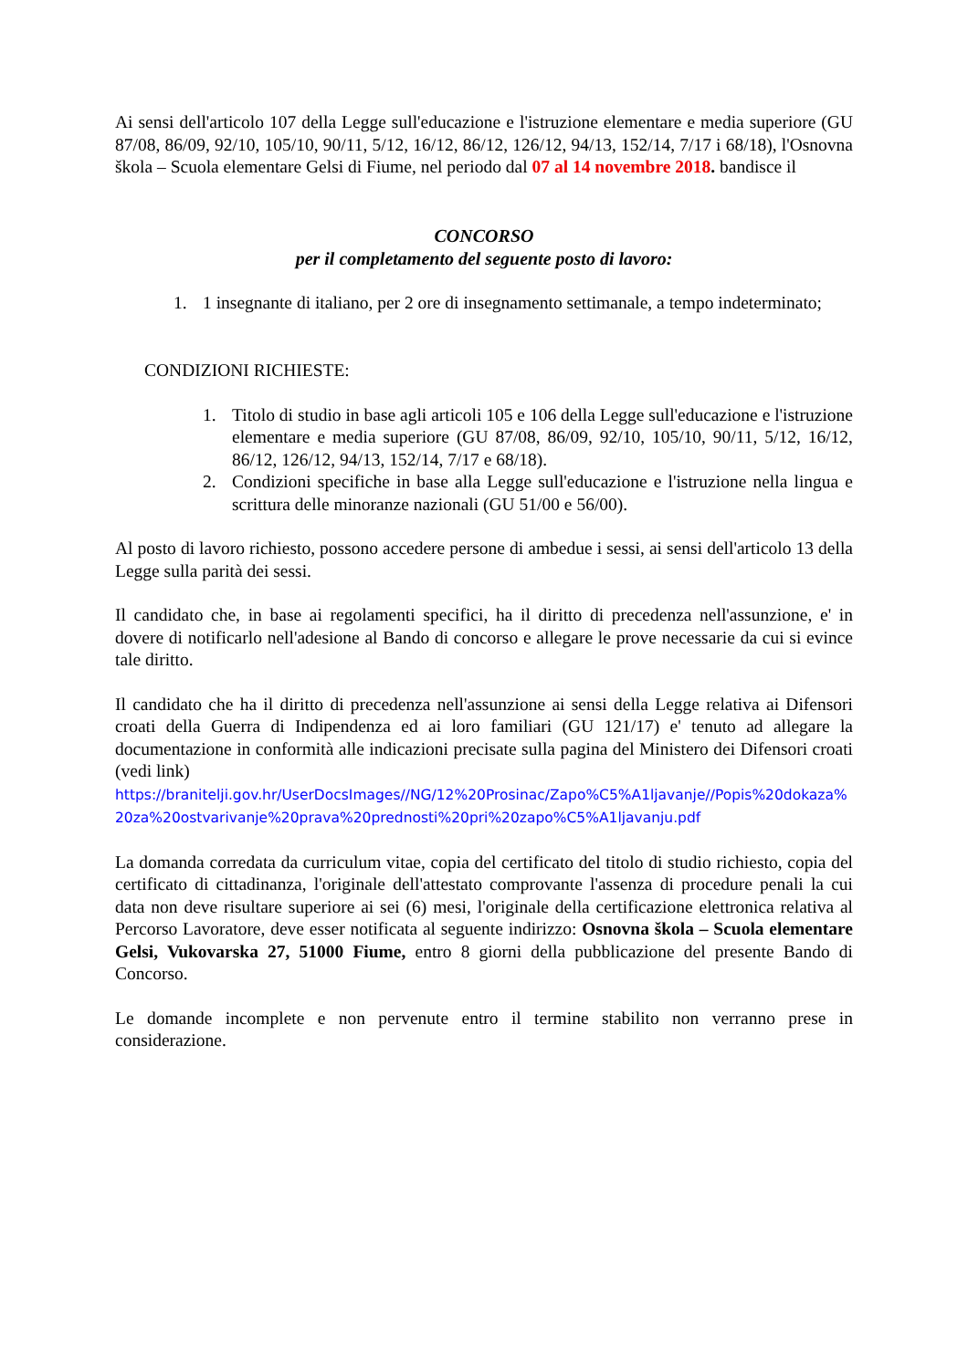Ai sensi dell'articolo 107 della Legge sull'educazione e l'istruzione elementare e media superiore (GU 87/08, 86/09, 92/10, 105/10, 90/11, 5/12, 16/12, 86/12, 126/12, 94/13, 152/14, 7/17 i 68/18), l'Osnovna škola – Scuola elementare Gelsi di Fiume, nel periodo dal 07 al 14 novembre 2018. bandisce il
CONCORSO
per il completamento del seguente posto di lavoro:
1. 1 insegnante di italiano, per 2 ore di insegnamento settimanale, a tempo indeterminato;
CONDIZIONI RICHIESTE:
1. Titolo di studio in base agli articoli 105 e 106 della Legge sull'educazione e l'istruzione elementare e media superiore (GU 87/08, 86/09, 92/10, 105/10, 90/11, 5/12, 16/12, 86/12, 126/12, 94/13, 152/14, 7/17 e 68/18).
2. Condizioni specifiche in base alla Legge sull'educazione e l'istruzione nella lingua e scrittura delle minoranze nazionali (GU 51/00 e 56/00).
Al posto di lavoro richiesto, possono accedere persone di ambedue i sessi, ai sensi dell'articolo 13 della Legge sulla parità dei sessi.
Il candidato che, in base ai regolamenti specifici, ha il diritto di precedenza nell'assunzione, e' in dovere di notificarlo nell'adesione al Bando di concorso e allegare le prove necessarie da cui si evince tale diritto.
Il candidato che ha il diritto di precedenza nell'assunzione ai sensi della Legge relativa ai Difensori croati della Guerra di Indipendenza ed ai loro familiari (GU 121/17) e' tenuto ad allegare la documentazione in conformità alle indicazioni precisate sulla pagina del Ministero dei Difensori croati (vedi link)
https://branitelji.gov.hr/UserDocsImages//NG/12%20Prosinac/Zapo%C5%A1ljavanje//Popis%20dokaza%20za%20ostvarivanje%20prava%20prednosti%20pri%20zapo%C5%A1ljavanju.pdf
La domanda corredata da curriculum vitae, copia del certificato del titolo di studio richiesto, copia del certificato di cittadinanza, l'originale dell'attestato comprovante l'assenza di procedure penali la cui data non deve risultare superiore ai sei (6) mesi, l'originale della certificazione elettronica relativa al Percorso Lavoratore, deve esser notificata al seguente indirizzo: Osnovna škola – Scuola elementare Gelsi, Vukovarska 27, 51000 Fiume, entro 8 giorni della pubblicazione del presente Bando di Concorso.
Le domande incomplete e non pervenute entro il termine stabilito non verranno prese in considerazione.